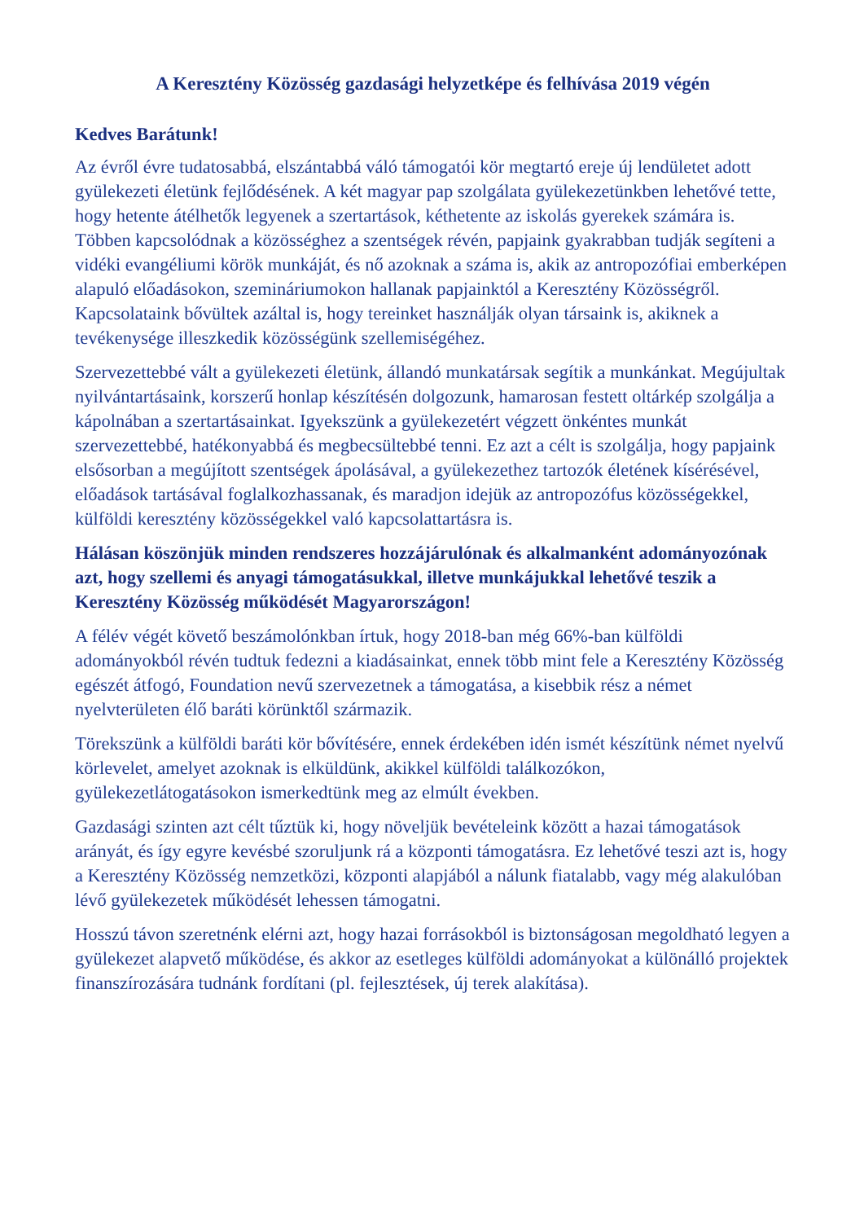A Keresztény Közösség gazdasági helyzetképe és felhívása 2019 végén
Kedves Barátunk!
Az évről évre tudatosabbá, elszántabbá váló támogatói kör megtartó ereje új lendületet adott gyülekezeti életünk fejlődésének. A két magyar pap szolgálata gyülekezetünkben lehetővé tette, hogy hetente átélhetők legyenek a szertartások, kéthetente az iskolás gyerekek számára is. Többen kapcsolódnak a közösséghez a szentségek révén, papjaink gyakrabban tudják segíteni a vidéki evangéliumi körök munkáját, és nő azoknak a száma is, akik az antropozófiai emberképen alapuló előadásokon, szemináriumokon hallanak papjainktól a Keresztény Közösségről. Kapcsolataink bővültek azáltal is, hogy tereinket használják olyan társaink is, akiknek a tevékenysége illeszkedik közösségünk szellemiségéhez.
Szervezettebbé vált a gyülekezeti életünk, állandó munkatársak segítik a munkánkat. Megújultak nyilvántartásaink, korszerű honlap készítésén dolgozunk, hamarosan festett oltárkép szolgálja a kápolnában a szertartásainkat. Igyekszünk a gyülekezetért végzett önkéntes munkát szervezettebbé, hatékonyabbá és megbecsültebbé tenni. Ez azt a célt is szolgálja, hogy papjaink elsősorban a megújított szentségek ápolásával, a gyülekezethez tartozók életének kísérésével, előadások tartásával foglalkozhassanak, és maradjon idejük az antropozófus közösségekkel, külföldi keresztény közösségekkel való kapcsolattartásra is.
Hálásan köszönjük minden rendszeres hozzájárulónak és alkalmanként adományozónak azt, hogy szellemi és anyagi támogatásukkal, illetve munkájukkal lehetővé teszik a Keresztény Közösség működését Magyarországon!
A félév végét követő beszámolónkban írtuk, hogy 2018-ban még 66%-ban külföldi adományokból révén tudtuk fedezni a kiadásainkat, ennek több mint fele a Keresztény Közösség egészét átfogó, Foundation nevű szervezetnek a támogatása, a kisebbik rész a német nyelvterületen élő baráti körünktől származik.
Törekszünk a külföldi baráti kör bővítésére, ennek érdekében idén ismét készítünk német nyelvű körlevelet, amelyet azoknak is elküldünk, akikkel külföldi találkozókon, gyülekezetlátogatásokon ismerkedtünk meg az elmúlt években.
Gazdasági szinten azt célt tűztük ki, hogy növeljük bevételeink között a hazai támogatások arányát, és így egyre kevésbé szoruljunk rá a központi támogatásra. Ez lehetővé teszi azt is, hogy a Keresztény Közösség nemzetközi, központi alapjából a nálunk fiatalabb, vagy még alakulóban lévő gyülekezetek működését lehessen támogatni.
Hosszú távon szeretnénk elérni azt, hogy hazai forrásokból is biztonságosan megoldható legyen a gyülekezet alapvető működése, és akkor az esetleges külföldi adományokat a különálló projektek finanszírozására tudnánk fordítani (pl. fejlesztések, új terek alakítása).